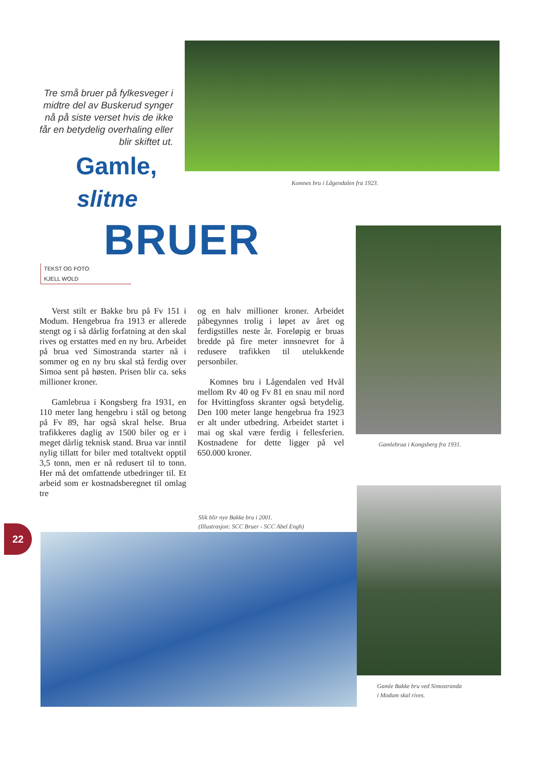Tre små bruer på fylkesveger i midtre del av Buskerud synger nå på siste verset hvis de ikke får en betydelig overhaling eller blir skiftet ut.
Komnes bru i Lågendalen fra 1923.
Gamle,
slitne
BRUER
TEKST OG FOTO:
KJELL WOLD
Verst stilt er Bakke bru på Fv 151 i Modum. Hengebrua fra 1913 er allerede stengt og i så dårlig forfatning at den skal rives og erstattes med en ny bru. Arbeidet på brua ved Simostranda starter nå i sommer og en ny bru skal stå ferdig over Simoa sent på høsten. Prisen blir ca. seks millioner kroner.
Gamlebrua i Kongsberg fra 1931, en 110 meter lang hengebru i stål og betong på Fv 89, har også skral helse. Brua trafikkeres daglig av 1500 biler og er i meget dårlig teknisk stand. Brua var inntil nylig tillatt for biler med totaltvekt opptil 3,5 tonn, men er nå redusert til to tonn. Her må det omfattende utbedringer til. Et arbeid som er kostnadsberegnet til omlag tre
og en halv millioner kroner. Arbeidet påbegynnes trolig i løpet av året og ferdigstilles neste år. Foreløpig er bruas bredde på fire meter innsnevret for å redusere trafikken til utelukkende personbiler.
Komnes bru i Lågendalen ved Hvål mellom Rv 40 og Fv 81 en snau mil nord for Hvittingfoss skranter også betydelig. Den 100 meter lange hengebrua fra 1923 er alt under utbedring. Arbeidet startet i mai og skal være ferdig i fellesferien. Kostnadene for dette ligger på vel 650.000 kroner.
Gamlebrua i Kongsberg fra 1931.
Slik blir nye Bakke bru i 2001.
(Illustrasjon: SCC Bruer - SCC Abel Engh)
22
Gamle Bakke bru ved Simostranda
i Modum skal rives.